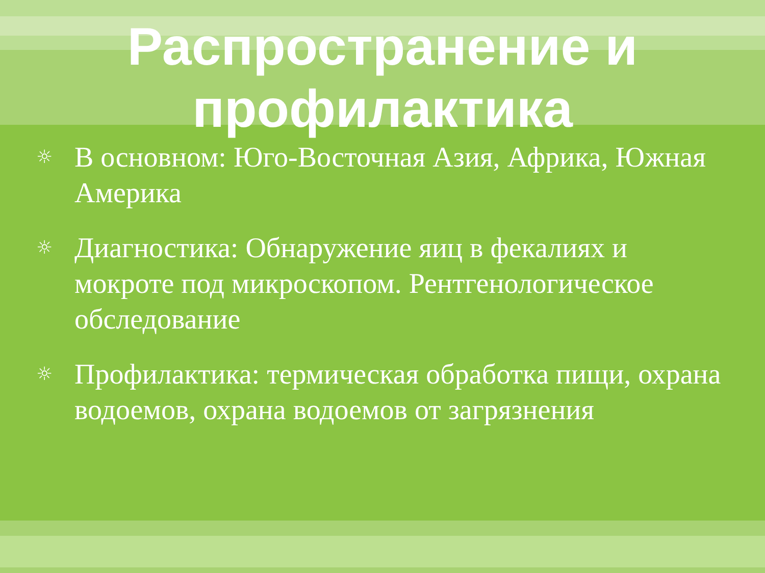Распространение и
профилактика
☼ В основном: Юго-Восточная Азия, Африка, Южная Америка
☼ Диагностика: Обнаружение яиц в фекалиях и мокроте под микроскопом. Рентгенологическое обследование
☼ Профилактика: термическая обработка пищи, охрана водоемов, охрана водоемов от загрязнения